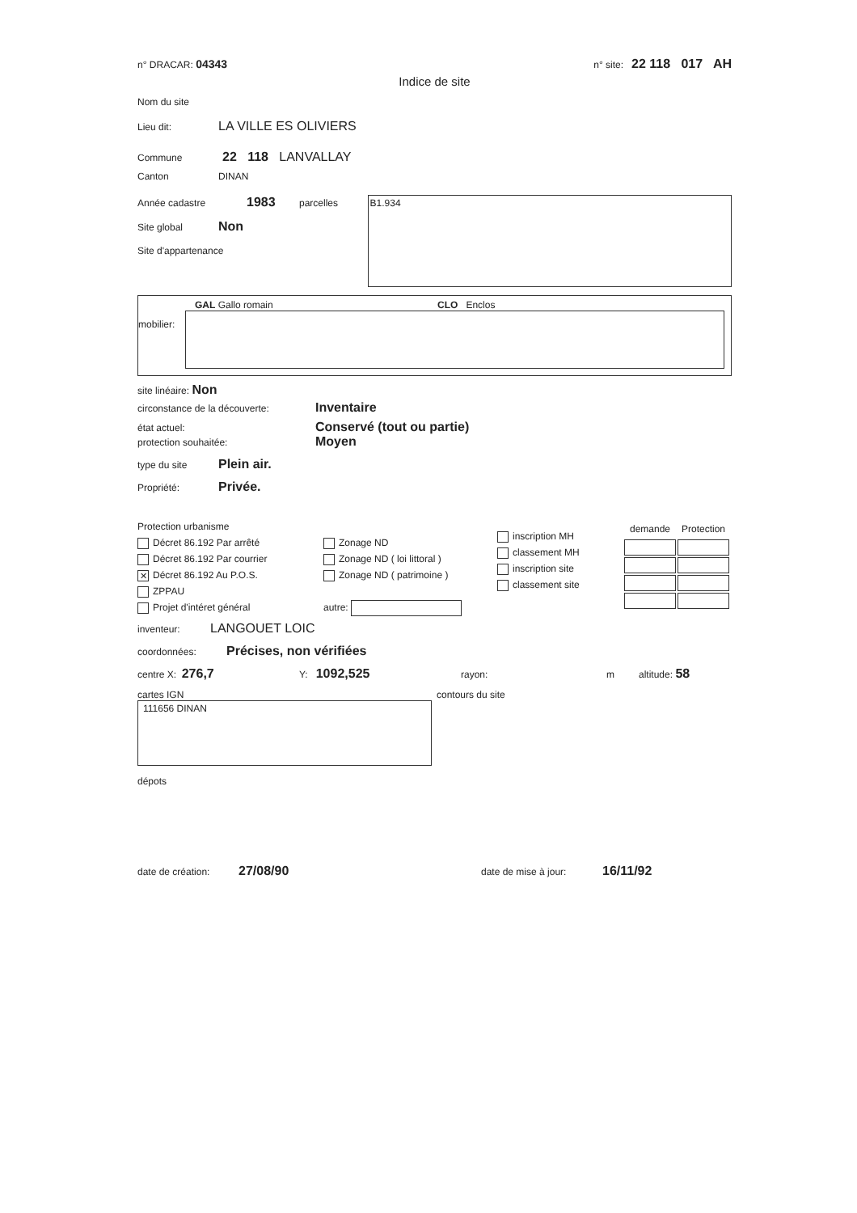n° DRACAR: 04343
n° site: 22 118 017 AH
Indice de site
Nom du site
Lieu dit: LA VILLE ES OLIVIERS
Commune 22 118 LANVALLAY
Canton DINAN
Année cadastre 1983 parcelles
Site global Non
Site d'appartenance
B1.934
GAL Gallo romain CLO Enclos
mobilier:
site linéaire: Non
circonstance de la découverte: Inventaire
état actuel: Conservé (tout ou partie)
protection souhaitée: Moyen
type du site Plein air.
Propriété: Privée.
Protection urbanisme
Décret 86.192 Par arrêté
Décret 86.192 Par courrier
✕ Décret 86.192 Au P.O.S.
ZPPAU
Projet d'intéret général
Zonage ND
Zonage ND ( loi littoral )
Zonage ND ( patrimoine )
autre:
inscription MH
classement MH
inscription site
classement site
| demande | Protection |
| --- | --- |
inventeur: LANGOUET LOIC
coordonnées: Précises, non vérifiées
centre X: 276,7 Y: 1092,525 rayon: m altitude: 58
cartes IGN
111656 DINAN
contours du site
dépots
date de création: 27/08/90 date de mise à jour: 16/11/92